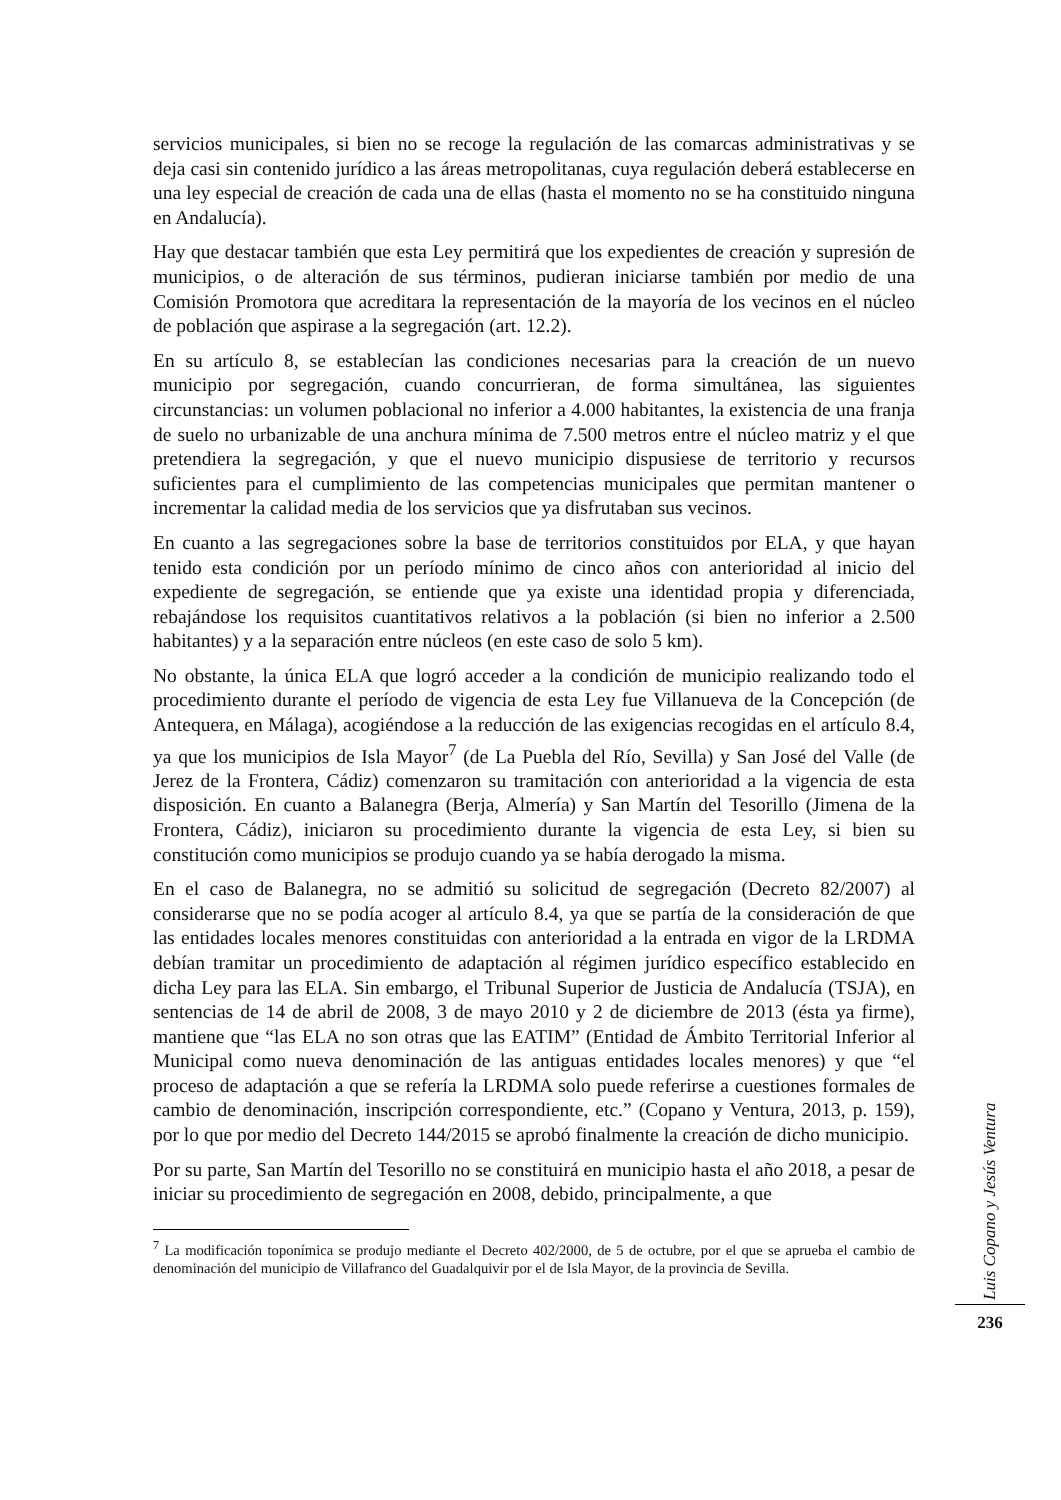servicios municipales, si bien no se recoge la regulación de las comarcas administrativas y se deja casi sin contenido jurídico a las áreas metropolitanas, cuya regulación deberá establecerse en una ley especial de creación de cada una de ellas (hasta el momento no se ha constituido ninguna en Andalucía).
Hay que destacar también que esta Ley permitirá que los expedientes de creación y supresión de municipios, o de alteración de sus términos, pudieran iniciarse también por medio de una Comisión Promotora que acreditara la representación de la mayoría de los vecinos en el núcleo de población que aspirase a la segregación (art. 12.2).
En su artículo 8, se establecían las condiciones necesarias para la creación de un nuevo municipio por segregación, cuando concurrieran, de forma simultánea, las siguientes circunstancias: un volumen poblacional no inferior a 4.000 habitantes, la existencia de una franja de suelo no urbanizable de una anchura mínima de 7.500 metros entre el núcleo matriz y el que pretendiera la segregación, y que el nuevo municipio dispusiese de territorio y recursos suficientes para el cumplimiento de las competencias municipales que permitan mantener o incrementar la calidad media de los servicios que ya disfrutaban sus vecinos.
En cuanto a las segregaciones sobre la base de territorios constituidos por ELA, y que hayan tenido esta condición por un período mínimo de cinco años con anterioridad al inicio del expediente de segregación, se entiende que ya existe una identidad propia y diferenciada, rebajándose los requisitos cuantitativos relativos a la población (si bien no inferior a 2.500 habitantes) y a la separación entre núcleos (en este caso de solo 5 km).
No obstante, la única ELA que logró acceder a la condición de municipio realizando todo el procedimiento durante el período de vigencia de esta Ley fue Villanueva de la Concepción (de Antequera, en Málaga), acogiéndose a la reducción de las exigencias recogidas en el artículo 8.4, ya que los municipios de Isla Mayor<sup>7</sup> (de La Puebla del Río, Sevilla) y San José del Valle (de Jerez de la Frontera, Cádiz) comenzaron su tramitación con anterioridad a la vigencia de esta disposición. En cuanto a Balanegra (Berja, Almería) y San Martín del Tesorillo (Jimena de la Frontera, Cádiz), iniciaron su procedimiento durante la vigencia de esta Ley, si bien su constitución como municipios se produjo cuando ya se había derogado la misma.
En el caso de Balanegra, no se admitió su solicitud de segregación (Decreto 82/2007) al considerarse que no se podía acoger al artículo 8.4, ya que se partía de la consideración de que las entidades locales menores constituidas con anterioridad a la entrada en vigor de la LRDMA debían tramitar un procedimiento de adaptación al régimen jurídico específico establecido en dicha Ley para las ELA. Sin embargo, el Tribunal Superior de Justicia de Andalucía (TSJA), en sentencias de 14 de abril de 2008, 3 de mayo 2010 y 2 de diciembre de 2013 (ésta ya firme), mantiene que “las ELA no son otras que las EATIM” (Entidad de Ámbito Territorial Inferior al Municipal como nueva denominación de las antiguas entidades locales menores) y que “el proceso de adaptación a que se refería la LRDMA solo puede referirse a cuestiones formales de cambio de denominación, inscripción correspondiente, etc.” (Copano y Ventura, 2013, p. 159), por lo que por medio del Decreto 144/2015 se aprobó finalmente la creación de dicho municipio.
Por su parte, San Martín del Tesorillo no se constituirá en municipio hasta el año 2018, a pesar de iniciar su procedimiento de segregación en 2008, debido, principalmente, a que
<sup>7</sup> La modificación toponímica se produjo mediante el Decreto 402/2000, de 5 de octubre, por el que se aprueba el cambio de denominación del municipio de Villafranco del Guadalquivir por el de Isla Mayor, de la provincia de Sevilla.
Luis Copano y Jesús Ventura
236